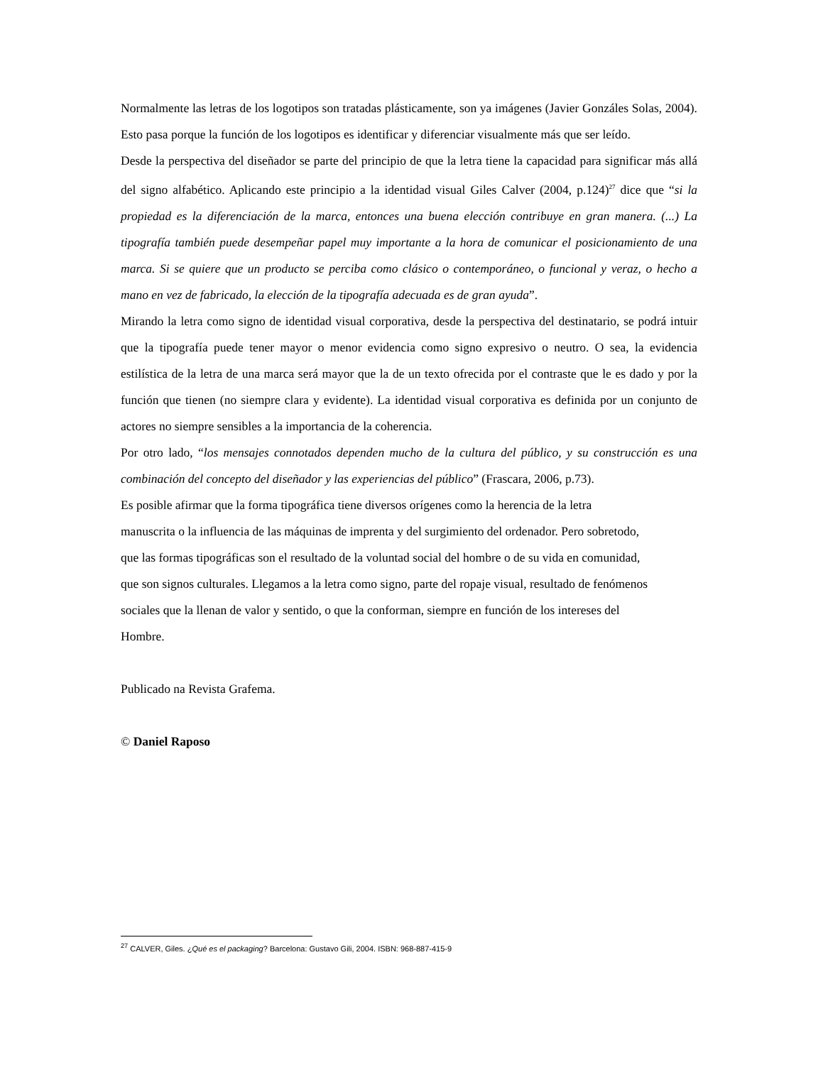Normalmente las letras de los logotipos son tratadas plásticamente, son ya imágenes (Javier Gonzáles Solas, 2004). Esto pasa porque la función de los logotipos es identificar y diferenciar visualmente más que ser leído.
Desde la perspectiva del diseñador se parte del principio de que la letra tiene la capacidad para significar más allá del signo alfabético. Aplicando este principio a la identidad visual Giles Calver (2004, p.124)<sup>27</sup> dice que “si la propiedad es la diferenciación de la marca, entonces una buena elección contribuye en gran manera. (...) La tipografía también puede desempeñar papel muy importante a la hora de comunicar el posicionamiento de una marca. Si se quiere que un producto se perciba como clásico o contemporáneo, o funcional y veraz, o hecho a mano en vez de fabricado, la elección de la tipografía adecuada es de gran ayuda”.
Mirando la letra como signo de identidad visual corporativa, desde la perspectiva del destinatario, se podrá intuir que la tipografía puede tener mayor o menor evidencia como signo expresivo o neutro. O sea, la evidencia estilística de la letra de una marca será mayor que la de un texto ofrecida por el contraste que le es dado y por la función que tienen (no siempre clara y evidente). La identidad visual corporativa es definida por un conjunto de actores no siempre sensibles a la importancia de la coherencia.
Por otro lado, “los mensajes connotados dependen mucho de la cultura del público, y su construcción es una combinación del concepto del diseñador y las experiencias del público” (Frascara, 2006, p.73).
Es posible afirmar que la forma tipográfica tiene diversos orígenes como la herencia de la letra
manuscrita o la influencia de las máquinas de imprenta y del surgimiento del ordenador. Pero sobretodo,
que las formas tipográficas son el resultado de la voluntad social del hombre o de su vida en comunidad,
que son signos culturales. Llegamos a la letra como signo, parte del ropaje visual, resultado de fenómenos
sociales que la llenan de valor y sentido, o que la conforman, siempre en función de los intereses del
Hombre.
Publicado na Revista Grafema.
© Daniel Raposo
<sup>27</sup> CALVER, Giles. ¿Qué es el packaging? Barcelona: Gustavo Gili, 2004. ISBN: 968-887-415-9